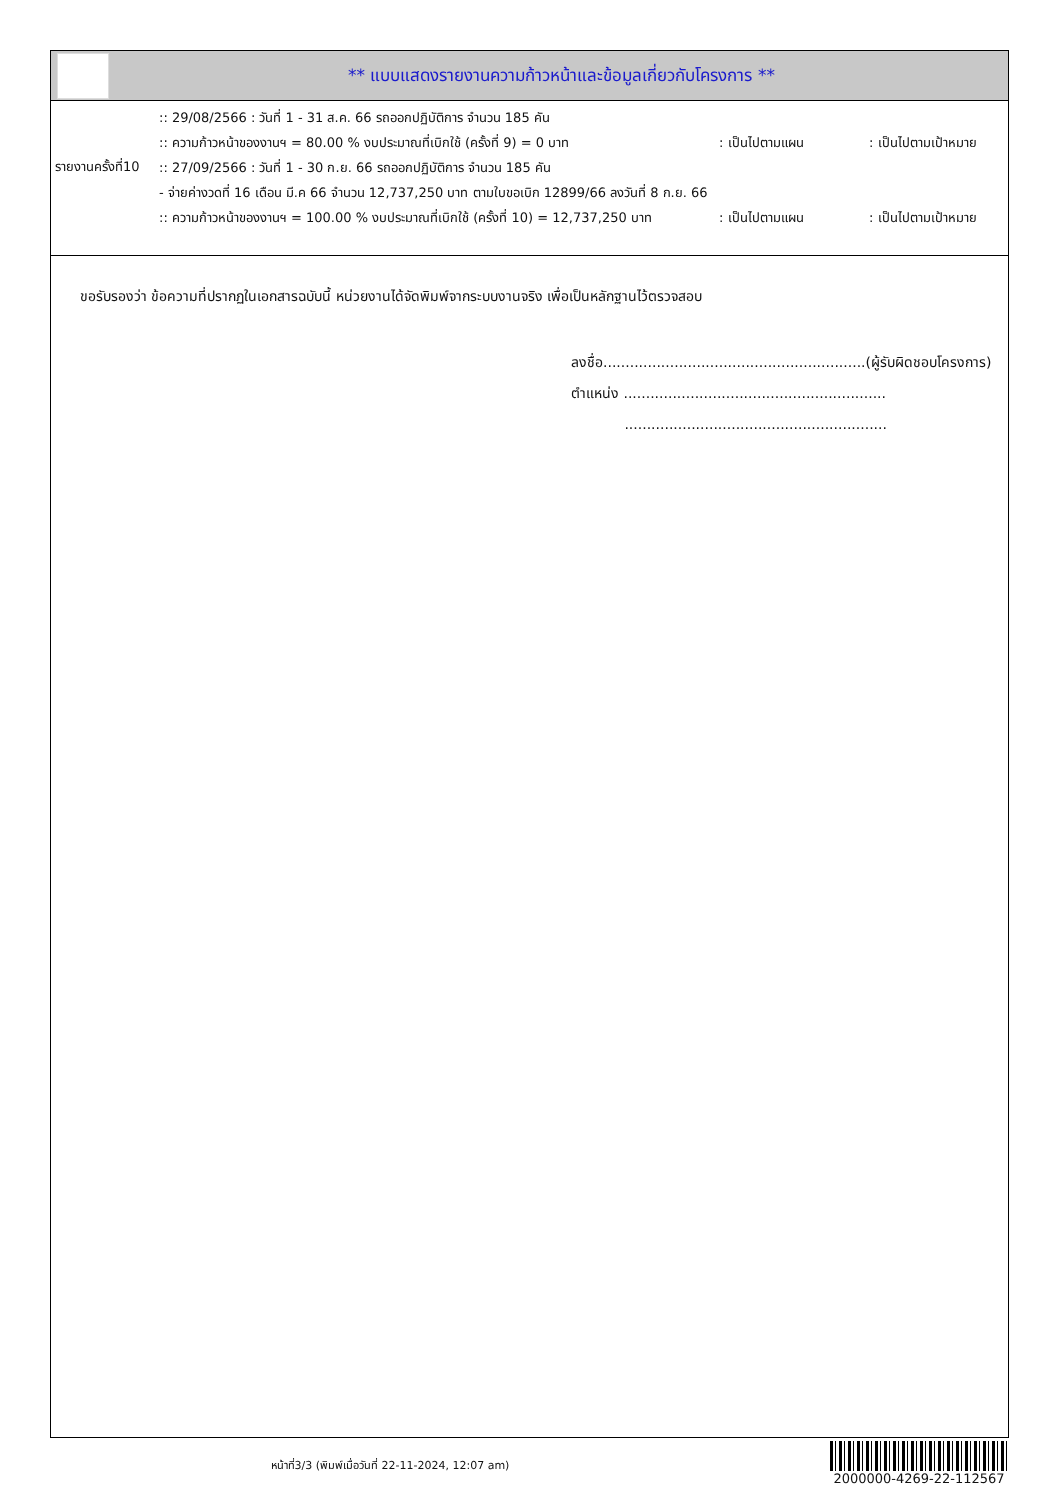** แบบแสดงรายงานความก้าวหน้าและข้อมูลเกี่ยวกับโครงการ **
รายงานครั้งที่10
:: 29/08/2566 : วันที่ 1 - 31 ส.ค. 66 รถออกปฏิบัติการ จำนวน 185 คัน
:: ความก้าวหน้าของงานฯ = 80.00 % งบประมาณที่เบิกใช้ (ครั้งที่ 9) = 0 บาท: เป็นไปตามแผน: เป็นไปตามเป้าหมาย
:: 27/09/2566 : วันที่ 1 - 30 ก.ย. 66 รถออกปฏิบัติการ จำนวน 185 คัน
- จ่ายค่างวดที่ 16 เดือน มี.ค 66 จำนวน 12,737,250 บาท ตามใบขอเบิก 12899/66 ลงวันที่ 8 ก.ย. 66
:: ความก้าวหน้าของงานฯ = 100.00 % งบประมาณที่เบิกใช้ (ครั้งที่ 10) = 12,737,250 บาท: เป็นไปตามแผน: เป็นไปตามเป้าหมาย
ขอรับรองว่า ข้อความที่ปรากฏในเอกสารฉบับนี้ หน่วยงานได้จัดพิมพ์จากระบบงานจริง เพื่อเป็นหลักฐานไว้ตรวจสอบ
ลงชื่อ...........................................................(ผู้รับผิดชอบโครงการ)
ตำแหน่ง ...........................................................
...........................................................
หน้าที่3/3 (พิมพ์เมื่อวันที่ 22-11-2024, 12:07 am)
2000000-4269-22-112567